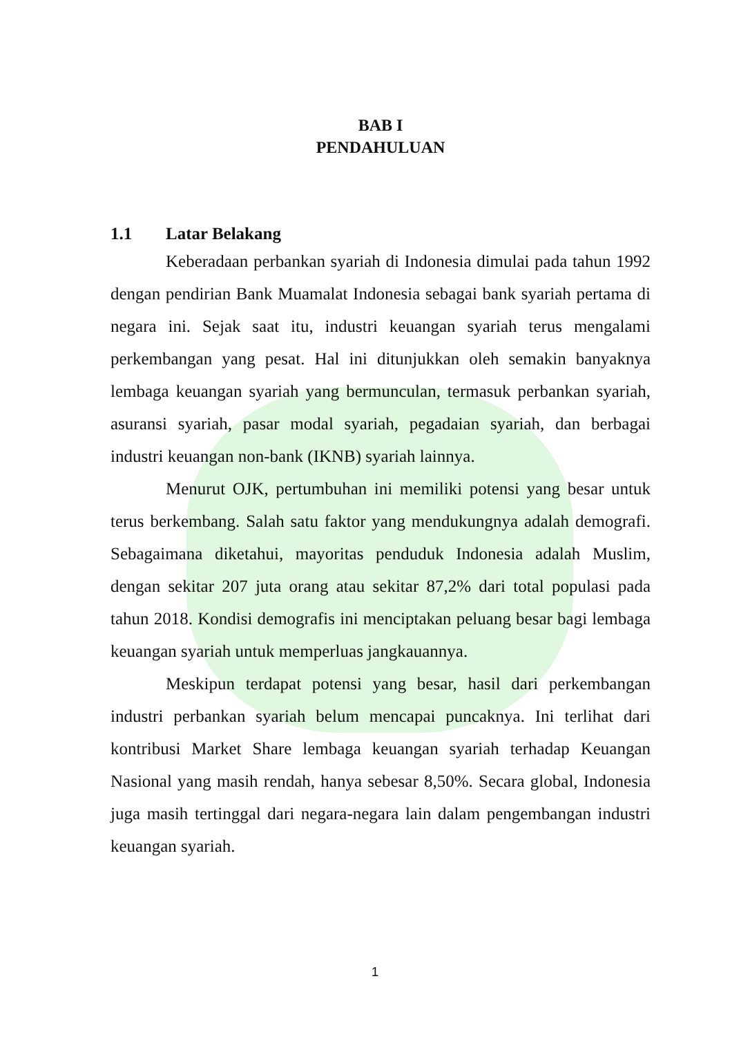BAB I
PENDAHULUAN
1.1 Latar Belakang
Keberadaan perbankan syariah di Indonesia dimulai pada tahun 1992 dengan pendirian Bank Muamalat Indonesia sebagai bank syariah pertama di negara ini. Sejak saat itu, industri keuangan syariah terus mengalami perkembangan yang pesat. Hal ini ditunjukkan oleh semakin banyaknya lembaga keuangan syariah yang bermunculan, termasuk perbankan syariah, asuransi syariah, pasar modal syariah, pegadaian syariah, dan berbagai industri keuangan non-bank (IKNB) syariah lainnya.
Menurut OJK, pertumbuhan ini memiliki potensi yang besar untuk terus berkembang. Salah satu faktor yang mendukungnya adalah demografi. Sebagaimana diketahui, mayoritas penduduk Indonesia adalah Muslim, dengan sekitar 207 juta orang atau sekitar 87,2% dari total populasi pada tahun 2018. Kondisi demografis ini menciptakan peluang besar bagi lembaga keuangan syariah untuk memperluas jangkauannya.
Meskipun terdapat potensi yang besar, hasil dari perkembangan industri perbankan syariah belum mencapai puncaknya. Ini terlihat dari kontribusi Market Share lembaga keuangan syariah terhadap Keuangan Nasional yang masih rendah, hanya sebesar 8,50%. Secara global, Indonesia juga masih tertinggal dari negara-negara lain dalam pengembangan industri keuangan syariah.
1